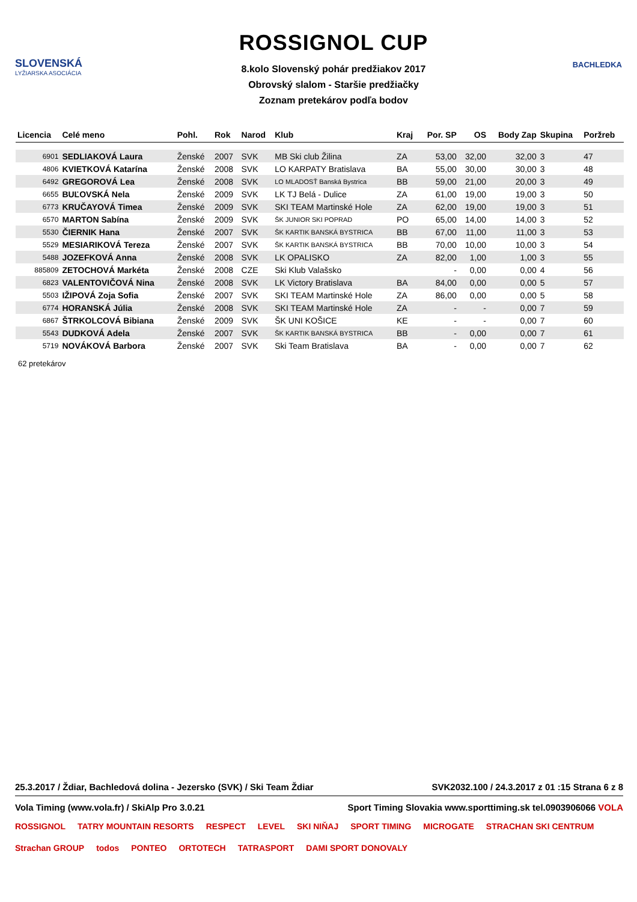SLOVENSKÁ
LYŽIARSKA ASOCIÁCIA
ROSSIGNOL CUP
8.kolo Slovenský pohár predžiakov 2017
Obrovský slalom - Staršie predžiačky
Zoznam pretekárov podľa bodov
BACHLEDKA
| Licencia | Celé meno | Pohl. | Rok | Narod | Klub | Kraj | Por. SP | OS | Body Zap | Skupina | Poržreb |
| --- | --- | --- | --- | --- | --- | --- | --- | --- | --- | --- | --- |
| 6901 | SEDLIAKOVÁ Laura | Ženské | 2007 | SVK | MB Ski club Žilina | ZA | 53,00 | 32,00 | 32,00 | 3 | 47 |
| 4806 | KVIETKOVÁ Katarína | Ženské | 2008 | SVK | LO KARPATY Bratislava | BA | 55,00 | 30,00 | 30,00 | 3 | 48 |
| 6492 | GREGOROVÁ Lea | Ženské | 2008 | SVK | LO MLADOSŤ Banská Bystrica | BB | 59,00 | 21,00 | 20,00 | 3 | 49 |
| 6655 | BUĽOVSKÁ Nela | Ženské | 2009 | SVK | LK TJ Belá - Dulice | ZA | 61,00 | 19,00 | 19,00 | 3 | 50 |
| 6773 | KRUČAYOVÁ Timea | Ženské | 2009 | SVK | SKI TEAM Martinské Hole | ZA | 62,00 | 19,00 | 19,00 | 3 | 51 |
| 6570 | MARTON Sabína | Ženské | 2009 | SVK | ŠK JUNIOR SKI POPRAD | PO | 65,00 | 14,00 | 14,00 | 3 | 52 |
| 5530 | ČIERNIK Hana | Ženské | 2007 | SVK | ŠK KARTIK BANSKÁ BYSTRICA | BB | 67,00 | 11,00 | 11,00 | 3 | 53 |
| 5529 | MESIARIKOVÁ Tereza | Ženské | 2007 | SVK | ŠK KARTIK BANSKÁ BYSTRICA | BB | 70,00 | 10,00 | 10,00 | 3 | 54 |
| 5488 | JOZEFKOVÁ Anna | Ženské | 2008 | SVK | LK OPALISKO | ZA | 82,00 | 1,00 | 1,00 | 3 | 55 |
| 885809 | ZETOCHOVÁ Markéta | Ženské | 2008 | CZE | Ski Klub Valašsko | | - | 0,00 | 0,00 | 4 | 56 |
| 6823 | VALENTOVIČOVÁ Nina | Ženské | 2008 | SVK | LK Victory Bratislava | BA | 84,00 | 0,00 | 0,00 | 5 | 57 |
| 5503 | IŽIPOVÁ Zoja Sofia | Ženské | 2007 | SVK | SKI TEAM Martinské Hole | ZA | 86,00 | 0,00 | 0,00 | 5 | 58 |
| 6774 | HORANSKÁ Júlia | Ženské | 2008 | SVK | SKI TEAM Martinské Hole | ZA | - | - | 0,00 | 7 | 59 |
| 6867 | ŠTRKOLCOVÁ Bibiana | Ženské | 2009 | SVK | ŠK UNI KOŠICE | KE | - | - | 0,00 | 7 | 60 |
| 5543 | DUDKOVÁ Adela | Ženské | 2007 | SVK | ŠK KARTIK BANSKÁ BYSTRICA | BB | - | 0,00 | 0,00 | 7 | 61 |
| 5719 | NOVÁKOVÁ Barbora | Ženské | 2007 | SVK | Ski Team Bratislava | BA | - | 0,00 | 0,00 | 7 | 62 |
62 pretekárov
25.3.2017 / Ždiar, Bachledová dolina - Jezersko (SVK) / Ski Team Ždiar SVK2032.100 / 24.3.2017 z 01 :15 Strana 6 z 8
Vola Timing (www.vola.fr) / SkiAlp Pro 3.0.21 Sport Timing Slovakia www.sporttiming.sk tel.0903906066 VOLA
ROSSIGNOL TATRY MOUNTAIN RESORTS RESPECT LEVEL SKI NIŇAJ SPORT TIMING MICROGATE STRACHAN SKI CENTRUM Strachan GROUP todos PONTEO ORTOTECH TATRASPORT DAMI SPORT DONOVALY